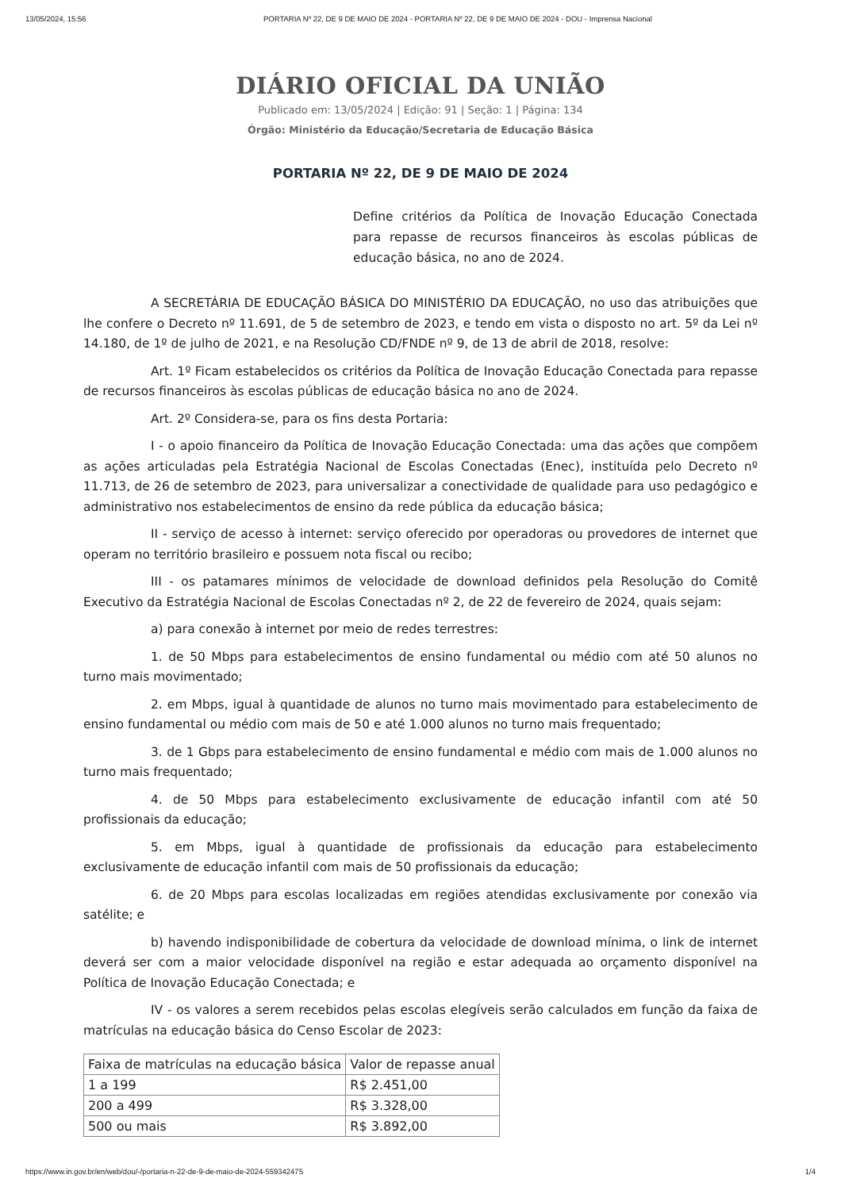13/05/2024, 15:56 PORTARIA Nº 22, DE 9 DE MAIO DE 2024 - PORTARIA Nº 22, DE 9 DE MAIO DE 2024 - DOU - Imprensa Nacional
DIÁRIO OFICIAL DA UNIÃO
Publicado em: 13/05/2024 | Edição: 91 | Seção: 1 | Página: 134
Órgão: Ministério da Educação/Secretaria de Educação Básica
PORTARIA Nº 22, DE 9 DE MAIO DE 2024
Define critérios da Política de Inovação Educação Conectada para repasse de recursos financeiros às escolas públicas de educação básica, no ano de 2024.
A SECRETÁRIA DE EDUCAÇÃO BÁSICA DO MINISTÉRIO DA EDUCAÇÃO, no uso das atribuições que lhe confere o Decreto nº 11.691, de 5 de setembro de 2023, e tendo em vista o disposto no art. 5º da Lei nº 14.180, de 1º de julho de 2021, e na Resolução CD/FNDE nº 9, de 13 de abril de 2018, resolve:
Art. 1º Ficam estabelecidos os critérios da Política de Inovação Educação Conectada para repasse de recursos financeiros às escolas públicas de educação básica no ano de 2024.
Art. 2º Considera-se, para os fins desta Portaria:
I - o apoio financeiro da Política de Inovação Educação Conectada: uma das ações que compõem as ações articuladas pela Estratégia Nacional de Escolas Conectadas (Enec), instituída pelo Decreto nº 11.713, de 26 de setembro de 2023, para universalizar a conectividade de qualidade para uso pedagógico e administrativo nos estabelecimentos de ensino da rede pública da educação básica;
II - serviço de acesso à internet: serviço oferecido por operadoras ou provedores de internet que operam no território brasileiro e possuem nota fiscal ou recibo;
III - os patamares mínimos de velocidade de download definidos pela Resolução do Comitê Executivo da Estratégia Nacional de Escolas Conectadas nº 2, de 22 de fevereiro de 2024, quais sejam:
a) para conexão à internet por meio de redes terrestres:
1. de 50 Mbps para estabelecimentos de ensino fundamental ou médio com até 50 alunos no turno mais movimentado;
2. em Mbps, igual à quantidade de alunos no turno mais movimentado para estabelecimento de ensino fundamental ou médio com mais de 50 e até 1.000 alunos no turno mais frequentado;
3. de 1 Gbps para estabelecimento de ensino fundamental e médio com mais de 1.000 alunos no turno mais frequentado;
4. de 50 Mbps para estabelecimento exclusivamente de educação infantil com até 50 profissionais da educação;
5. em Mbps, igual à quantidade de profissionais da educação para estabelecimento exclusivamente de educação infantil com mais de 50 profissionais da educação;
6. de 20 Mbps para escolas localizadas em regiões atendidas exclusivamente por conexão via satélite; e
b) havendo indisponibilidade de cobertura da velocidade de download mínima, o link de internet deverá ser com a maior velocidade disponível na região e estar adequada ao orçamento disponível na Política de Inovação Educação Conectada; e
IV - os valores a serem recebidos pelas escolas elegíveis serão calculados em função da faixa de matrículas na educação básica do Censo Escolar de 2023:
| Faixa de matrículas na educação básica | Valor de repasse anual |
| 1 a 199 | R$ 2.451,00 |
| 200 a 499 | R$ 3.328,00 |
| 500 ou mais | R$ 3.892,00 |
https://www.in.gov.br/en/web/dou/-/portaria-n-22-de-9-de-maio-de-2024-559342475 1/4